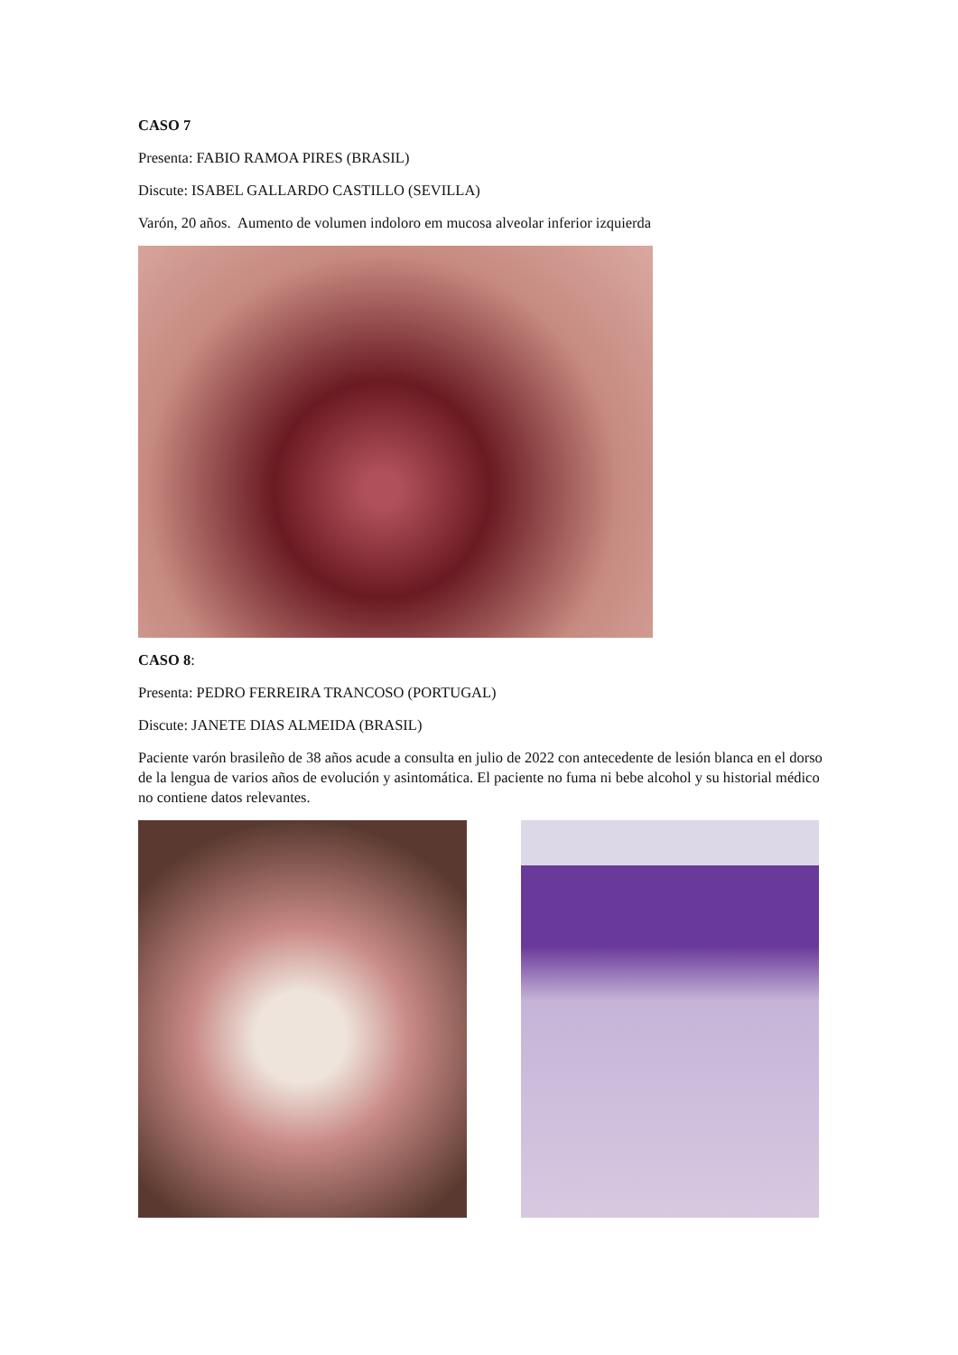CASO 7
Presenta: FABIO RAMOA PIRES (BRASIL)
Discute: ISABEL GALLARDO CASTILLO (SEVILLA)
Varón, 20 años. Aumento de volumen indoloro em mucosa alveolar inferior izquierda
CASO 8:
Presenta: PEDRO FERREIRA TRANCOSO (PORTUGAL)
Discute: JANETE DIAS ALMEIDA (BRASIL)
Paciente varón brasileño de 38 años acude a consulta en julio de 2022 con antecedente de lesión blanca en el dorso de la lengua de varios años de evolución y asintomática. El paciente no fuma ni bebe alcohol y su historial médico no contiene datos relevantes.